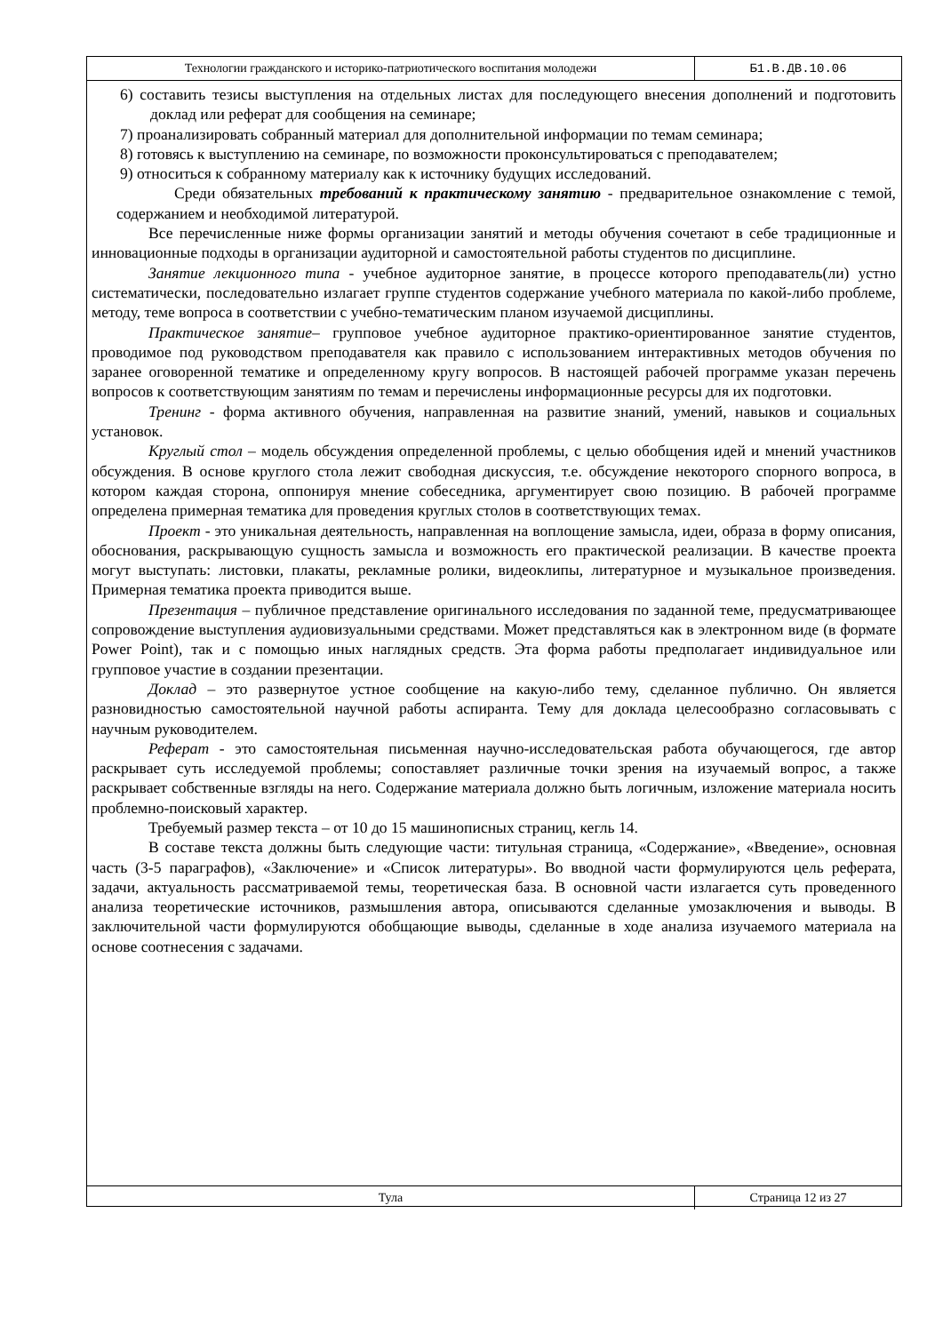Технологии гражданского и историко-патриотического воспитания молодежи Б1.В.ДВ.10.06
6) составить тезисы выступления на отдельных листах для последующего внесения дополнений и подготовить доклад или реферат для сообщения на семинаре;
7) проанализировать собранный материал для дополнительной информации по темам семинара;
8) готовясь к выступлению на семинаре, по возможности проконсультироваться с преподавателем;
9) относиться к собранному материалу как к источнику будущих исследований.
Среди обязательных требований к практическому занятию - предварительное ознакомление с темой, содержанием и необходимой литературой.
Все перечисленные ниже формы организации занятий и методы обучения сочетают в себе традиционные и инновационные подходы в организации аудиторной и самостоятельной работы студентов по дисциплине.
Занятие лекционного типа - учебное аудиторное занятие, в процессе которого преподаватель(ли) устно систематически, последовательно излагает группе студентов содержание учебного материала по какой-либо проблеме, методу, теме вопроса в соответствии с учебно-тематическим планом изучаемой дисциплины.
Практическое занятие– групповое учебное аудиторное практико-ориентированное занятие студентов, проводимое под руководством преподавателя как правило с использованием интерактивных методов обучения по заранее оговоренной тематике и определенному кругу вопросов. В настоящей рабочей программе указан перечень вопросов к соответствующим занятиям по темам и перечислены информационные ресурсы для их подготовки.
Тренинг - форма активного обучения, направленная на развитие знаний, умений, навыков и социальных установок.
Круглый стол – модель обсуждения определенной проблемы, с целью обобщения идей и мнений участников обсуждения. В основе круглого стола лежит свободная дискуссия, т.е. обсуждение некоторого спорного вопроса, в котором каждая сторона, оппонируя мнение собеседника, аргументирует свою позицию. В рабочей программе определена примерная тематика для проведения круглых столов в соответствующих темах.
Проект - это уникальная деятельность, направленная на воплощение замысла, идеи, образа в форму описания, обоснования, раскрывающую сущность замысла и возможность его практической реализации. В качестве проекта могут выступать: листовки, плакаты, рекламные ролики, видеоклипы, литературное и музыкальное произведения. Примерная тематика проекта приводится выше.
Презентация – публичное представление оригинального исследования по заданной теме, предусматривающее сопровождение выступления аудиовизуальными средствами. Может представляться как в электронном виде (в формате Power Point), так и с помощью иных наглядных средств. Эта форма работы предполагает индивидуальное или групповое участие в создании презентации.
Доклад – это развернутое устное сообщение на какую-либо тему, сделанное публично. Он является разновидностью самостоятельной научной работы аспиранта. Тему для доклада целесообразно согласовывать с научным руководителем.
Реферат - это самостоятельная письменная научно-исследовательская работа обучающегося, где автор раскрывает суть исследуемой проблемы; сопоставляет различные точки зрения на изучаемый вопрос, а также раскрывает собственные взгляды на него. Содержание материала должно быть логичным, изложение материала носить проблемно-поисковый характер.
Требуемый размер текста – от 10 до 15 машинописных страниц, кегль 14.
В составе текста должны быть следующие части: титульная страница, «Содержание», «Введение», основная часть (3-5 параграфов), «Заключение» и «Список литературы». Во вводной части формулируются цель реферата, задачи, актуальность рассматриваемой темы, теоретическая база. В основной части излагается суть проведенного анализа теоретические источников, размышления автора, описываются сделанные умозаключения и выводы. В заключительной части формулируются обобщающие выводы, сделанные в ходе анализа изучаемого материала на основе соотнесения с задачами.
Тула Страница 12 из 27